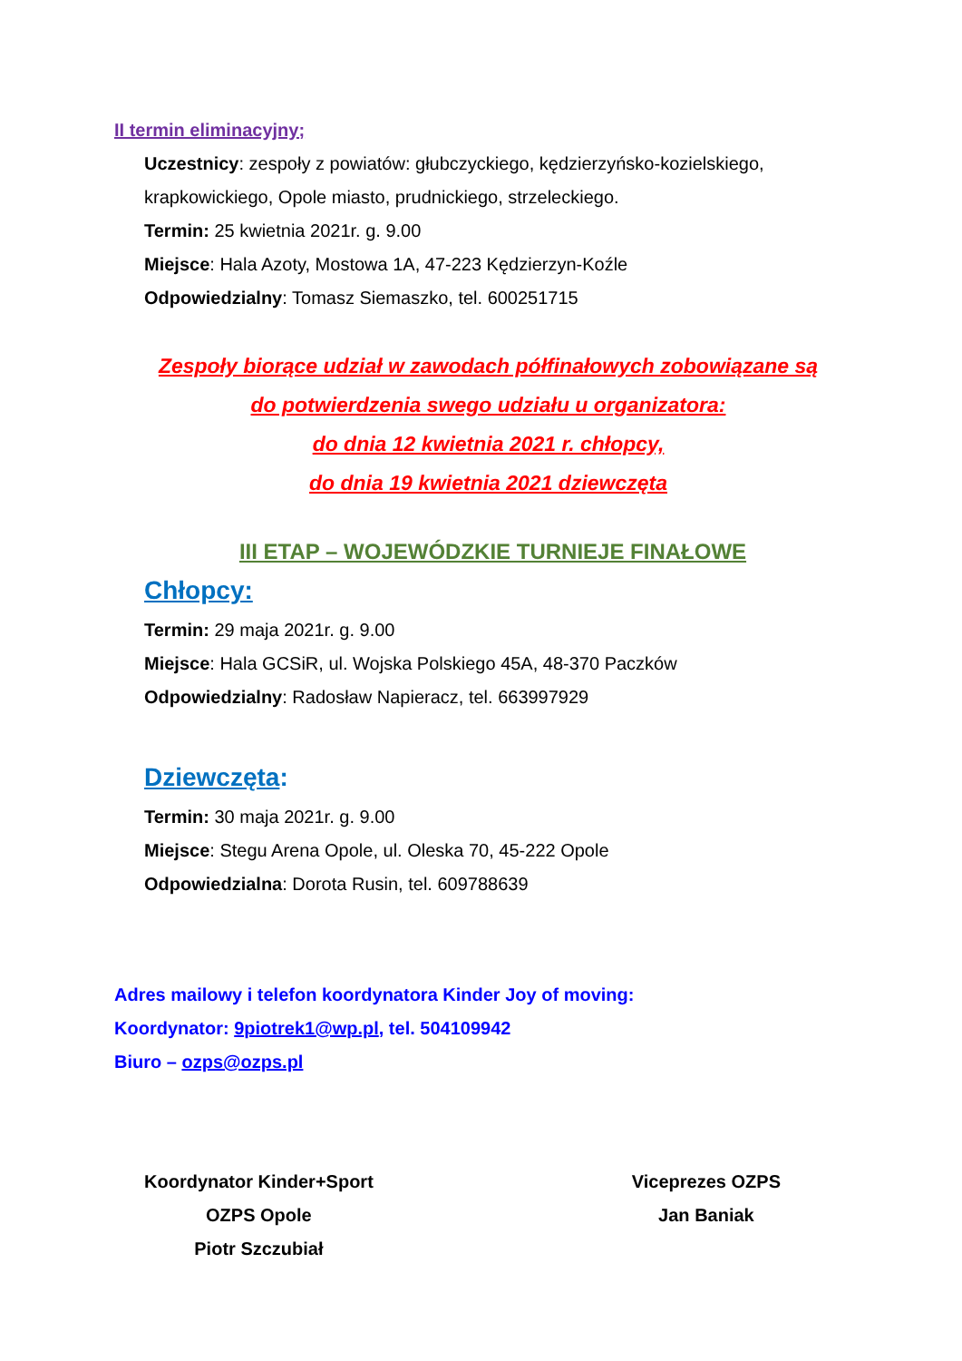II termin eliminacyjny;
Uczestnicy: zespoły z powiatów: głubczyckiego, kędzierzyńsko-kozielskiego, krapkowickiego, Opole miasto, prudnickiego, strzeleckiego.
Termin: 25 kwietnia 2021r. g. 9.00
Miejsce: Hala Azoty, Mostowa 1A, 47-223 Kędzierzyn-Koźle
Odpowiedzialny: Tomasz Siemaszko, tel. 600251715
Zespoły biorące udział w zawodach półfinałowych zobowiązane są
do potwierdzenia swego udziału u organizatora:
do dnia 12 kwietnia 2021 r. chłopcy,
do dnia 19 kwietnia 2021 dziewczęta
III ETAP – WOJEWÓDZKIE TURNIEJE FINAŁOWE
Chłopcy:
Termin: 29 maja 2021r. g. 9.00
Miejsce: Hala GCSiR, ul. Wojska Polskiego 45A, 48-370 Paczków
Odpowiedzialny: Radosław Napieracz, tel. 663997929
Dziewczęta:
Termin: 30 maja 2021r. g. 9.00
Miejsce: Stegu Arena Opole, ul. Oleska 70, 45-222 Opole
Odpowiedzialna: Dorota Rusin, tel. 609788639
Adres mailowy i telefon koordynatora Kinder Joy of moving:
Koordynator: 9piotrek1@wp.pl, tel. 504109942
Biuro – ozps@ozps.pl
Koordynator Kinder+Sport
OZPS Opole
Piotr Szczubiał
Viceprezes OZPS
Jan Baniak